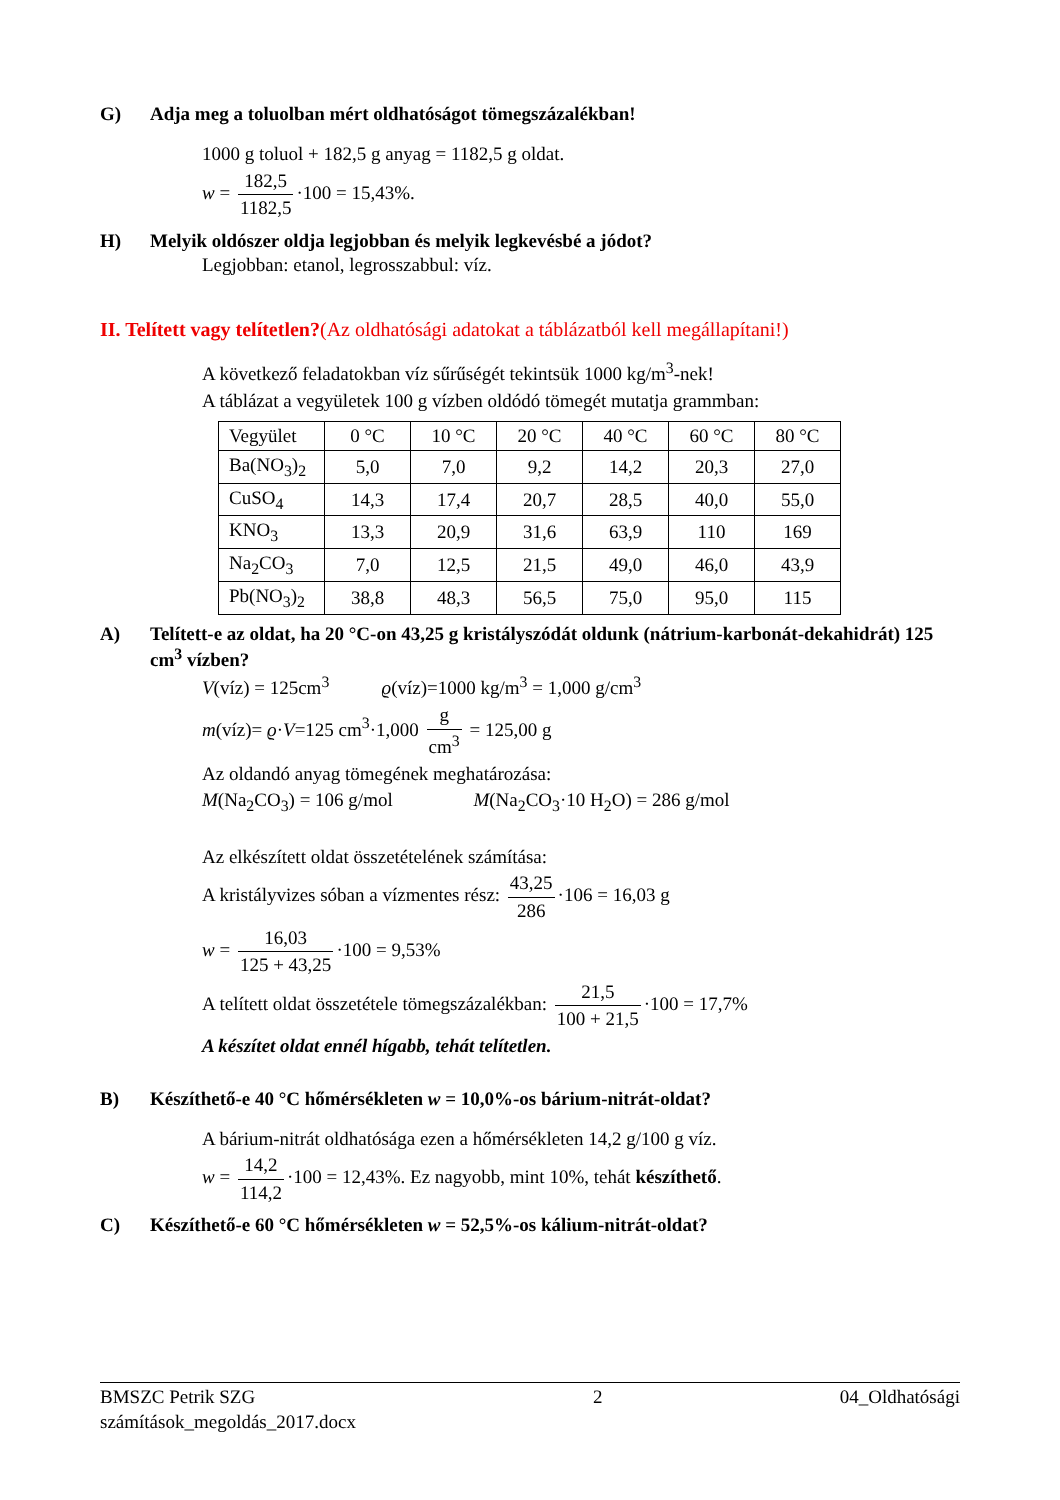G) Adja meg a toluolban mért oldhatóságot tömegszázalékban!
1000 g toluol + 182,5 g anyag = 1182,5 g oldat.
w = 182,5 1182,5 ·100 = 15,43%.
H) Melyik oldószer oldja legjobban és melyik legkevésbé a jódot?
Legjobban: etanol, legrosszabbul: víz.
II. Telített vagy telítetlen?(Az oldhatósági adatokat a táblázatból kell megállapítani!)
A következő feladatokban víz sűrűségét tekintsük 1000 kg/m<sup>3</sup>-nek!
A táblázat a vegyületek 100 g vízben oldódó tömegét mutatja grammban:
| Vegyület | 0 °C | 10 °C | 20 °C | 40 °C | 60 °C | 80 °C |
| --- | --- | --- | --- | --- | --- | --- |
| Ba(NO<sub>3</sub>)<sub>2</sub> | 5,0 | 7,0 | 9,2 | 14,2 | 20,3 | 27,0 |
| CuSO<sub>4</sub> | 14,3 | 17,4 | 20,7 | 28,5 | 40,0 | 55,0 |
| KNO<sub>3</sub> | 13,3 | 20,9 | 31,6 | 63,9 | 110 | 169 |
| Na<sub>2</sub>CO<sub>3</sub> | 7,0 | 12,5 | 21,5 | 49,0 | 46,0 | 43,9 |
| Pb(NO<sub>3</sub>)<sub>2</sub> | 38,8 | 48,3 | 56,5 | 75,0 | 95,0 | 115 |
A) Telített-e az oldat, ha 20 °C-on 43,25 g kristályszódát oldunk (nátrium-karbonát-dekahidrát) 125 cm<sup>3</sup> vízben?
V(víz) = 125cm<sup>3</sup> ϱ(víz)=1000 kg/m<sup>3</sup> = 1,000 g/cm<sup>3</sup>
m(víz)= ϱ·V=125 cm<sup>3</sup>·1,000 g cm<sup>3</sup> = 125,00 g
Az oldandó anyag tömegének meghatározása:
M(Na<sub>2</sub>CO<sub>3</sub>) = 106 g/mol M(Na<sub>2</sub>CO<sub>3</sub>·10 H<sub>2</sub>O) = 286 g/mol
Az elkészített oldat összetételének számítása:
A kristályvizes sóban a vízmentes rész: 43,25 286 ·106 = 16,03 g
w = 16,03 125 + 43,25 ·100 = 9,53%
A telített oldat összetétele tömegszázalékban: 21,5 100 + 21,5 ·100 = 17,7%
A készítet oldat ennél hígabb, tehát telítetlen.
B) Készíthető-e 40 °C hőmérsékleten w = 10,0%-os bárium-nitrát-oldat?
A bárium-nitrát oldhatósága ezen a hőmérsékleten 14,2 g/100 g víz.
w = 14,2 114,2 ·100 = 12,43%. Ez nagyobb, mint 10%, tehát készíthető.
C) Készíthető-e 60 °C hőmérsékleten w = 52,5%-os kálium-nitrát-oldat?
BMSZC Petrik SZG
számítások_megoldás_2017.docx 2 04_Oldhatósági